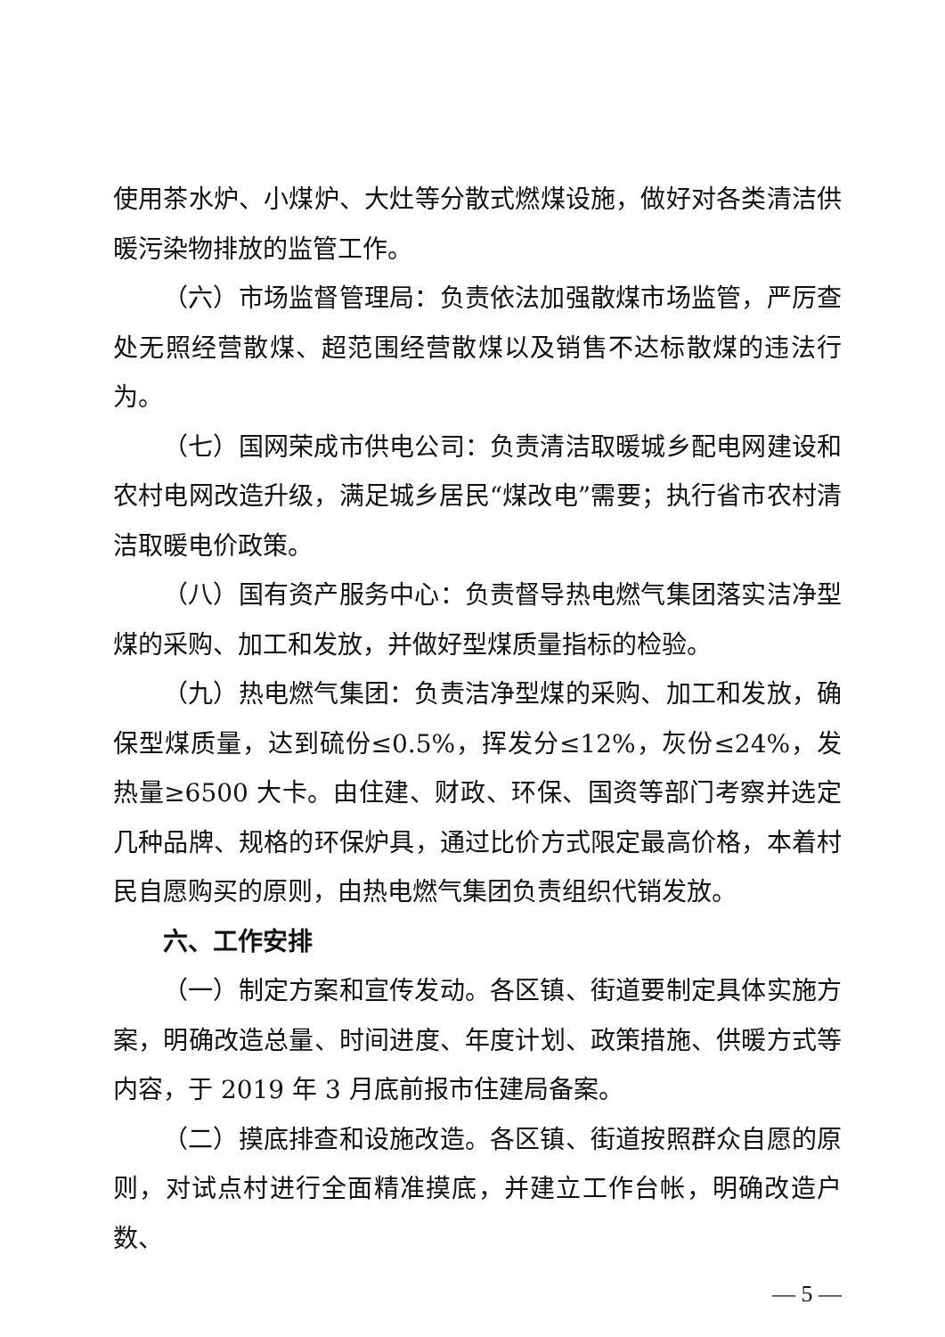使用茶水炉、小煤炉、大灶等分散式燃煤设施，做好对各类清洁供暖污染物排放的监管工作。
（六）市场监督管理局：负责依法加强散煤市场监管，严厉查处无照经营散煤、超范围经营散煤以及销售不达标散煤的违法行为。
（七）国网荣成市供电公司：负责清洁取暖城乡配电网建设和农村电网改造升级，满足城乡居民“煤改电”需要；执行省市农村清洁取暖电价政策。
（八）国有资产服务中心：负责督导热电燃气集团落实洁净型煤的采购、加工和发放，并做好型煤质量指标的检验。
（九）热电燃气集团：负责洁净型煤的采购、加工和发放，确保型煤质量，达到硫份≤0.5%，挥发分≤12%，灰份≤24%，发热量≥6500 大卡。由住建、财政、环保、国资等部门考察并选定几种品牌、规格的环保炉具，通过比价方式限定最高价格，本着村民自愿购买的原则，由热电燃气集团负责组织代销发放。
六、工作安排
（一）制定方案和宣传发动。各区镇、街道要制定具体实施方案，明确改造总量、时间进度、年度计划、政策措施、供暖方式等内容，于 2019 年 3 月底前报市住建局备案。
（二）摸底排查和设施改造。各区镇、街道按照群众自愿的原则，对试点村进行全面精准摸底，并建立工作台帐，明确改造户数、
— 5 —